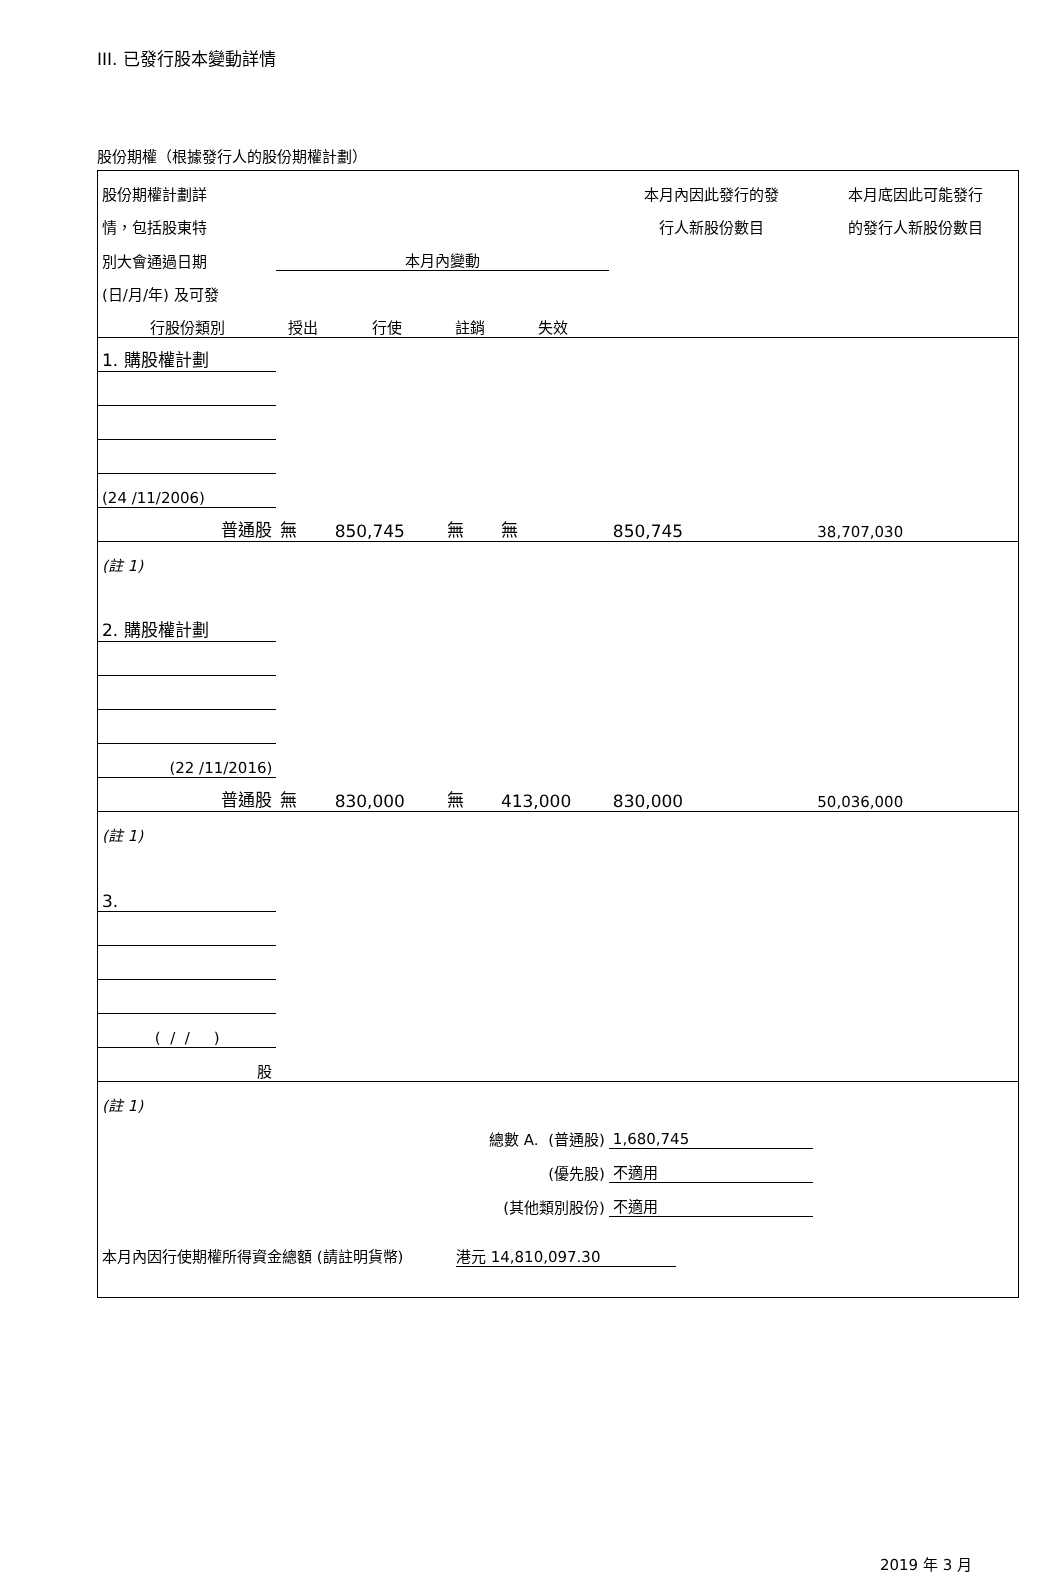III. 已發行股本變動詳情
股份期權（根據發行人的股份期權計劃）
| 股份期權計劃詳 | | | | | 本月內因此發行的發 | 本月底因此可能發行 |
| 情，包括股東特 | | | | | 行人新股份數目 | 的發行人新股份數目 |
| 別大會通過日期 | 本月內變動 | | | | | |
| (日/月/年) 及可發 | | | | | | |
| 行股份類別 | 授出 | 行使 | 註銷 | 失效 | | |
| 1. 購股權計劃 | | | | | | |
| (24 /11/2006) | | | | | | |
| 普通股 | 無 | 850,745 | 無 | 無 | 850,745 | 38,707,030 |
| (註 1) | | | | | | |
| 2. 購股權計劃 | | | | | | |
| (22 /11/2016) | | | | | | |
| 普通股 | 無 | 830,000 | 無 | 413,000 | 830,000 | 50,036,000 |
| (註 1) | | | | | | |
| 3. | | | | | | |
| ( / / ) | | | | | | |
| 股 | | | | | | |
| (註 1) | | | | | | |
| 總數 A. (普通股) | | | | | 1,680,745 | |
| (優先股) | | | | | 不適用 | |
| (其他類別股份) | | | | | 不適用 | |
| 本月內因行使期權所得資金總額 (請註明貨幣) 港元 14,810,097.30 | | | | | | |
2019 年 3 月